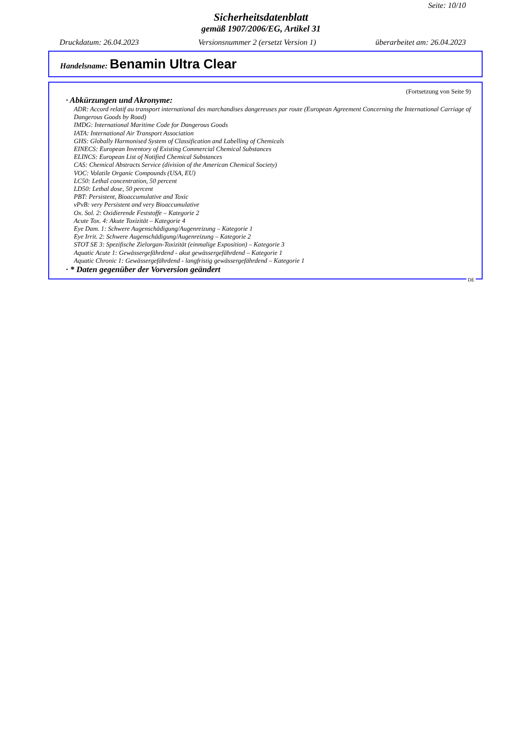Seite: 10/10
Sicherheitsdatenblatt
gemäß 1907/2006/EG, Artikel 31
Druckdatum: 26.04.2023 Versionsnummer 2 (ersetzt Version 1) überarbeitet am: 26.04.2023
Handelsname: Benamin Ultra Clear
(Fortsetzung von Seite 9)
· Abkürzungen und Akronyme:
ADR: Accord relatif au transport international des marchandises dangereuses par route (European Agreement Concerning the International Carriage of Dangerous Goods by Road)
IMDG: International Maritime Code for Dangerous Goods
IATA: International Air Transport Association
GHS: Globally Harmonised System of Classification and Labelling of Chemicals
EINECS: European Inventory of Existing Commercial Chemical Substances
ELINCS: European List of Notified Chemical Substances
CAS: Chemical Abstracts Service (division of the American Chemical Society)
VOC: Volatile Organic Compounds (USA, EU)
LC50: Lethal concentration, 50 percent
LD50: Lethal dose, 50 percent
PBT: Persistent, Bioaccumulative and Toxic
vPvB: very Persistent and very Bioaccumulative
Ox. Sol. 2: Oxidierende Feststoffe – Kategorie 2
Acute Tox. 4: Akute Toxizität – Kategorie 4
Eye Dam. 1: Schwere Augenschädigung/Augenreizung – Kategorie 1
Eye Irrit. 2: Schwere Augenschädigung/Augenreizung – Kategorie 2
STOT SE 3: Spezifische Zielorgan-Toxizität (einmalige Exposition) – Kategorie 3
Aquatic Acute 1: Gewässergefährdend - akut gewässergefährdend – Kategorie 1
Aquatic Chronic 1: Gewässergefährdend - langfristig gewässergefährdend – Kategorie 1
· * Daten gegenüber der Vorversion geändert
DE